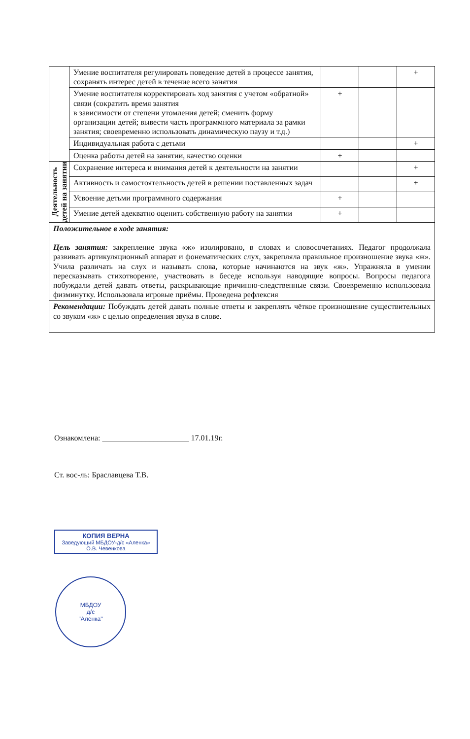| | Умение воспитателя регулировать поведение детей в процессе занятия, сохранять интерес детей в течение всего занятия | | | + |
| | Умение воспитателя корректировать ход занятия с учетом «обратной» связи (сократить время занятия в зависимости от степени утомления детей; сменить форму организации детей; вывести часть программного материала за рамки занятия; своевременно использовать динамическую паузу и т.д.) | + | | |
| | Индивидуальная работа с детьми | | | + |
| | Оценка работы детей на занятии, качество оценки | + | | |
| Деятельность детей на занятии | Сохранение интереса и внимания детей к деятельности на занятии | | | + |
| | Активность и самостоятельность детей в решении поставленных задач | | | + |
| | Усвоение детьми программного содержания | + | | |
| | Умение детей адекватно оценить собственную работу на занятии | + | | |
| Положительное в ходе занятия: Цель занятия: закрепление звука «ж» изолировано, в словах и словосочетаниях. Педагог продолжала развивать артикуляционный аппарат и фонематических слух, закрепляла правильное произношение звука «ж». Учила различать на слух и называть слова, которые начинаются на звук «ж». Упражняла в умении пересказывать стихотворение, участвовать в беседе используя наводящие вопросы. Вопросы педагога побуждали детей давать ответы, раскрывающие причинно-следственные связи. Своевременно использовала физминутку. Использовала игровые приёмы. Проведена рефлексия | | | | |
| Рекомендации: Побуждать детей давать полные ответы и закреплять чёткое произношение существительных со звуком «ж» с целью определения звука в слове. | | | | |
Ознакомлена: ______________________ 17.01.19г.
Ст. вос-ль: Браславцева Т.В.
КОПИЯ ВЕРНА
Заведующий МБДОУ-д/с «Аленка»
О.В. Чевенкова
МБДОУ
д/с
"Аленка"